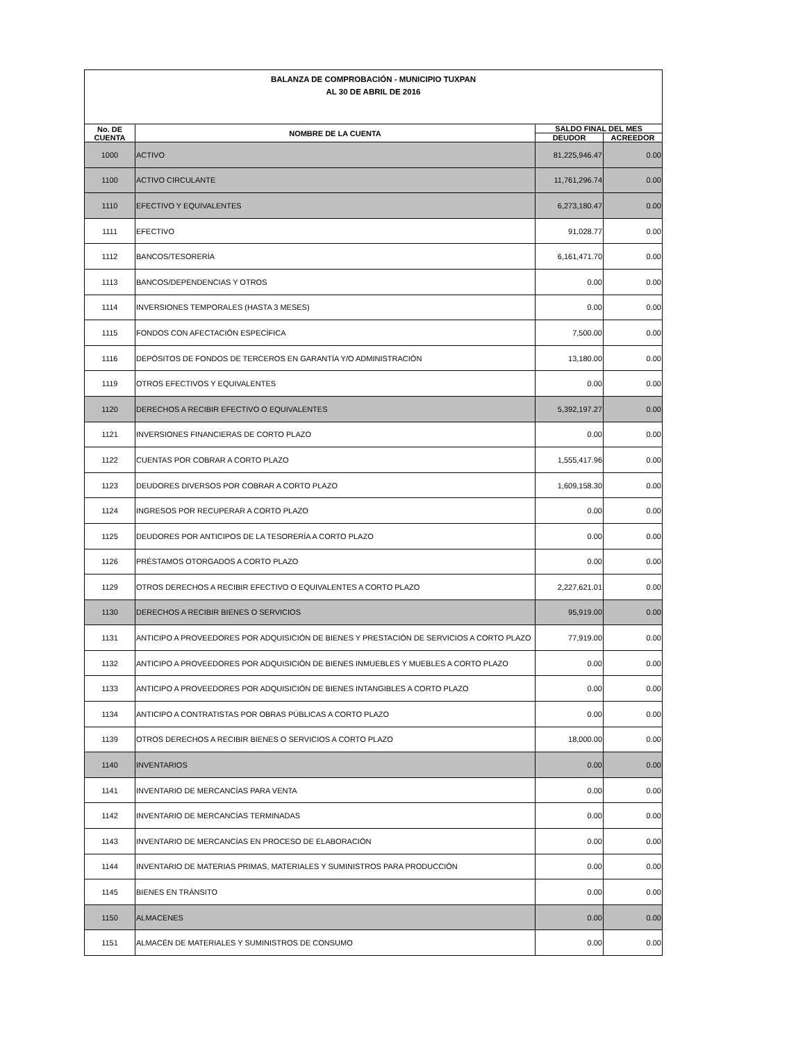| BALANZA DE COMPROBACIÓN - MUNICIPIO TUXPAN AL 30 DE ABRIL DE 2016 | | | |
| No. DE CUENTA | NOMBRE DE LA CUENTA | SALDO FINAL DEL MES | |
| | | DEUDOR | ACREEDOR |
| 1000 | ACTIVO | 81,225,946.47 | 0.00 |
| 1100 | ACTIVO CIRCULANTE | 11,761,296.74 | 0.00 |
| 1110 | EFECTIVO Y EQUIVALENTES | 6,273,180.47 | 0.00 |
| 1111 | EFECTIVO | 91,028.77 | 0.00 |
| 1112 | BANCOS/TESORERÍA | 6,161,471.70 | 0.00 |
| 1113 | BANCOS/DEPENDENCIAS Y OTROS | 0.00 | 0.00 |
| 1114 | INVERSIONES TEMPORALES (HASTA 3 MESES) | 0.00 | 0.00 |
| 1115 | FONDOS CON AFECTACIÓN ESPECÍFICA | 7,500.00 | 0.00 |
| 1116 | DEPÓSITOS DE FONDOS DE TERCEROS EN GARANTÍA Y/O ADMINISTRACIÓN | 13,180.00 | 0.00 |
| 1119 | OTROS EFECTIVOS Y EQUIVALENTES | 0.00 | 0.00 |
| 1120 | DERECHOS A RECIBIR EFECTIVO O EQUIVALENTES | 5,392,197.27 | 0.00 |
| 1121 | INVERSIONES FINANCIERAS DE CORTO PLAZO | 0.00 | 0.00 |
| 1122 | CUENTAS POR COBRAR A CORTO PLAZO | 1,555,417.96 | 0.00 |
| 1123 | DEUDORES DIVERSOS POR COBRAR A CORTO PLAZO | 1,609,158.30 | 0.00 |
| 1124 | INGRESOS POR RECUPERAR A CORTO PLAZO | 0.00 | 0.00 |
| 1125 | DEUDORES POR ANTICIPOS DE LA TESORERÍA A CORTO PLAZO | 0.00 | 0.00 |
| 1126 | PRÉSTAMOS OTORGADOS A CORTO PLAZO | 0.00 | 0.00 |
| 1129 | OTROS DERECHOS A RECIBIR EFECTIVO O EQUIVALENTES A CORTO PLAZO | 2,227,621.01 | 0.00 |
| 1130 | DERECHOS A RECIBIR BIENES O SERVICIOS | 95,919.00 | 0.00 |
| 1131 | ANTICIPO A PROVEEDORES POR ADQUISICIÓN DE BIENES Y PRESTACIÓN DE SERVICIOS A CORTO PLAZO | 77,919.00 | 0.00 |
| 1132 | ANTICIPO A PROVEEDORES POR ADQUISICIÓN DE BIENES INMUEBLES Y MUEBLES A CORTO PLAZO | 0.00 | 0.00 |
| 1133 | ANTICIPO A PROVEEDORES POR ADQUISICIÓN DE BIENES INTANGIBLES A CORTO PLAZO | 0.00 | 0.00 |
| 1134 | ANTICIPO A CONTRATISTAS POR OBRAS PÚBLICAS A CORTO PLAZO | 0.00 | 0.00 |
| 1139 | OTROS DERECHOS A RECIBIR BIENES O SERVICIOS A CORTO PLAZO | 18,000.00 | 0.00 |
| 1140 | INVENTARIOS | 0.00 | 0.00 |
| 1141 | INVENTARIO DE MERCANCÍAS PARA VENTA | 0.00 | 0.00 |
| 1142 | INVENTARIO DE MERCANCÍAS TERMINADAS | 0.00 | 0.00 |
| 1143 | INVENTARIO DE MERCANCÍAS EN PROCESO DE ELABORACIÓN | 0.00 | 0.00 |
| 1144 | INVENTARIO DE MATERIAS PRIMAS, MATERIALES Y SUMINISTROS PARA PRODUCCIÓN | 0.00 | 0.00 |
| 1145 | BIENES EN TRÁNSITO | 0.00 | 0.00 |
| 1150 | ALMACENES | 0.00 | 0.00 |
| 1151 | ALMACÉN DE MATERIALES Y SUMINISTROS DE CONSUMO | 0.00 | 0.00 |